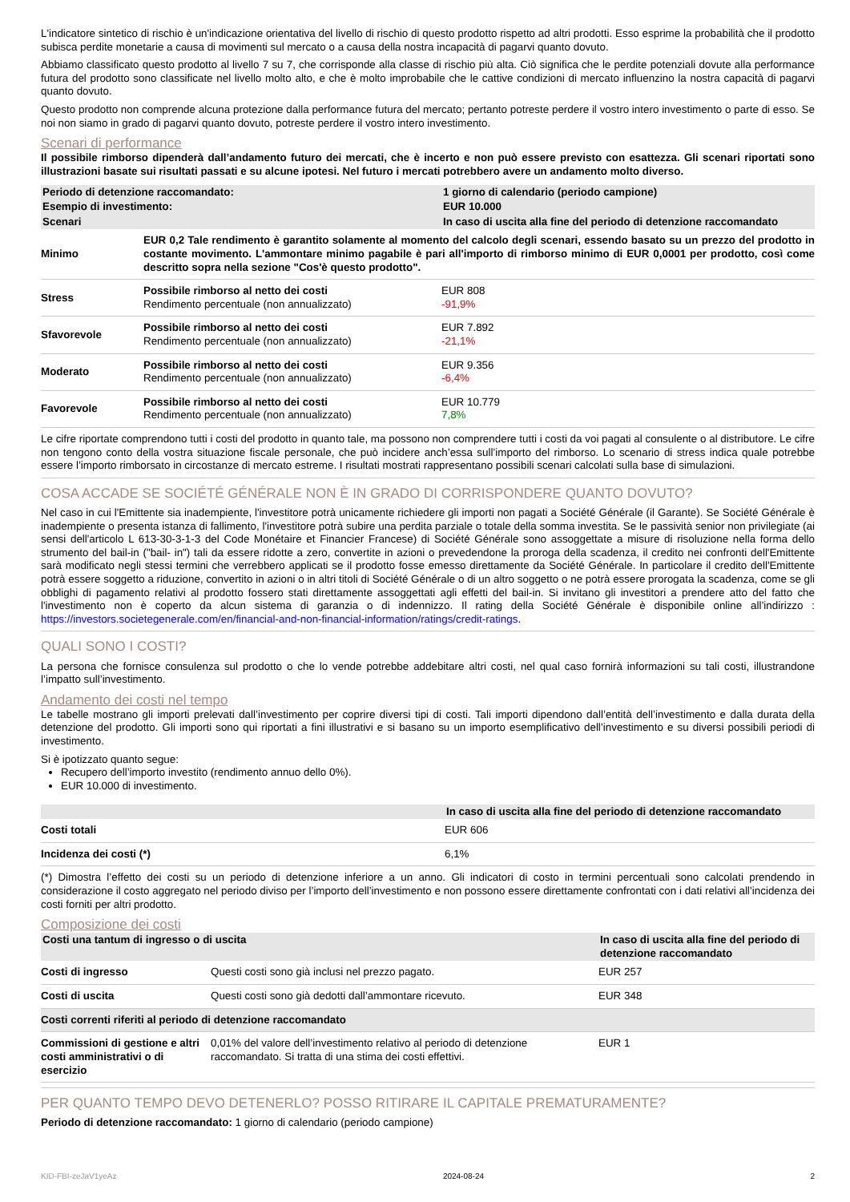L'indicatore sintetico di rischio è un'indicazione orientativa del livello di rischio di questo prodotto rispetto ad altri prodotti. Esso esprime la probabilità che il prodotto subisca perdite monetarie a causa di movimenti sul mercato o a causa della nostra incapacità di pagarvi quanto dovuto.
Abbiamo classificato questo prodotto al livello 7 su 7, che corrisponde alla classe di rischio più alta. Ciò significa che le perdite potenziali dovute alla performance futura del prodotto sono classificate nel livello molto alto, e che è molto improbabile che le cattive condizioni di mercato influenzino la nostra capacità di pagarvi quanto dovuto.
Questo prodotto non comprende alcuna protezione dalla performance futura del mercato; pertanto potreste perdere il vostro intero investimento o parte di esso. Se noi non siamo in grado di pagarvi quanto dovuto, potreste perdere il vostro intero investimento.
Scenari di performance
Il possibile rimborso dipenderà dall’andamento futuro dei mercati, che è incerto e non può essere previsto con esattezza. Gli scenari riportati sono illustrazioni basate sui risultati passati e su alcune ipotesi. Nel futuro i mercati potrebbero avere un andamento molto diverso.
| Periodo di detenzione raccomandato: | | 1 giorno di calendario (periodo campione) |
| Esempio di investimento: | | EUR 10.000 |
| Scenari | | In caso di uscita alla fine del periodo di detenzione raccomandato |
| Minimo | EUR 0,2 Tale rendimento è garantito solamente al momento del calcolo degli scenari, essendo basato su un prezzo del prodotto in costante movimento. L'ammontare minimo pagabile è pari all'importo di rimborso minimo di EUR 0,0001 per prodotto, così come descritto sopra nella sezione "Cos'è questo prodotto". | |
| Stress | Possibile rimborso al netto dei costi Rendimento percentuale (non annualizzato) | EUR 808 -91,9% |
| Sfavorevole | Possibile rimborso al netto dei costi Rendimento percentuale (non annualizzato) | EUR 7.892 -21,1% |
| Moderato | Possibile rimborso al netto dei costi Rendimento percentuale (non annualizzato) | EUR 9.356 -6,4% |
| Favorevole | Possibile rimborso al netto dei costi Rendimento percentuale (non annualizzato) | EUR 10.779 7,8% |
Le cifre riportate comprendono tutti i costi del prodotto in quanto tale, ma possono non comprendere tutti i costi da voi pagati al consulente o al distributore. Le cifre non tengono conto della vostra situazione fiscale personale, che può incidere anch’essa sull’importo del rimborso. Lo scenario di stress indica quale potrebbe essere l’importo rimborsato in circostanze di mercato estreme. I risultati mostrati rappresentano possibili scenari calcolati sulla base di simulazioni.
COSA ACCADE SE SOCIÉTÉ GÉNÉRALE NON È IN GRADO DI CORRISPONDERE QUANTO DOVUTO?
Nel caso in cui l'Emittente sia inadempiente, l'investitore potrà unicamente richiedere gli importi non pagati a Société Générale (il Garante). Se Société Générale è inadempiente o presenta istanza di fallimento, l'investitore potrà subire una perdita parziale o totale della somma investita. Se le passività senior non privilegiate (ai sensi dell'articolo L 613-30-3-1-3 del Code Monétaire et Financier Francese) di Société Générale sono assoggettate a misure di risoluzione nella forma dello strumento del bail-in ("bail- in") tali da essere ridotte a zero, convertite in azioni o prevedendone la proroga della scadenza, il credito nei confronti dell'Emittente sarà modificato negli stessi termini che verrebbero applicati se il prodotto fosse emesso direttamente da Société Générale. In particolare il credito dell'Emittente potrà essere soggetto a riduzione, convertito in azioni o in altri titoli di Société Générale o di un altro soggetto o ne potrà essere prorogata la scadenza, come se gli obblighi di pagamento relativi al prodotto fossero stati direttamente assoggettati agli effetti del bail-in. Si invitano gli investitori a prendere atto del fatto che l'investimento non è coperto da alcun sistema di garanzia o di indennizzo. Il rating della Société Générale è disponibile online all’indirizzo : https://investors.societegenerale.com/en/financial-and-non-financial-information/ratings/credit-ratings.
QUALI SONO I COSTI?
La persona che fornisce consulenza sul prodotto o che lo vende potrebbe addebitare altri costi, nel qual caso fornirà informazioni su tali costi, illustrandone l’impatto sull’investimento.
Andamento dei costi nel tempo
Le tabelle mostrano gli importi prelevati dall’investimento per coprire diversi tipi di costi. Tali importi dipendono dall’entità dell’investimento e dalla durata della detenzione del prodotto. Gli importi sono qui riportati a fini illustrativi e si basano su un importo esemplificativo dell’investimento e su diversi possibili periodi di investimento.
Si è ipotizzato quanto segue:
Recupero dell’importo investito (rendimento annuo dello 0%).
EUR 10.000 di investimento.
| | In caso di uscita alla fine del periodo di detenzione raccomandato |
| Costi totali | EUR 606 |
| Incidenza dei costi (*) | 6,1% |
(*) Dimostra l’effetto dei costi su un periodo di detenzione inferiore a un anno. Gli indicatori di costo in termini percentuali sono calcolati prendendo in considerazione il costo aggregato nel periodo diviso per l’importo dell’investimento e non possono essere direttamente confrontati con i dati relativi all’incidenza dei costi forniti per altri prodotto.
Composizione dei costi
| Costi una tantum di ingresso o di uscita | | In caso di uscita alla fine del periodo di detenzione raccomandato |
| Costi di ingresso | Questi costi sono già inclusi nel prezzo pagato. | EUR 257 |
| Costi di uscita | Questi costi sono già dedotti dall’ammontare ricevuto. | EUR 348 |
| Costi correnti riferiti al periodo di detenzione raccomandato | | |
| Commissioni di gestione e altri costi amministrativi o di esercizio | 0,01% del valore dell’investimento relativo al periodo di detenzione raccomandato. Si tratta di una stima dei costi effettivi. | EUR 1 |
PER QUANTO TEMPO DEVO DETENERLO? POSSO RITIRARE IL CAPITALE PREMATURAMENTE?
Periodo di detenzione raccomandato: 1 giorno di calendario (periodo campione)
KID-FBI-zeJaV1yeAz 2024-08-24 2